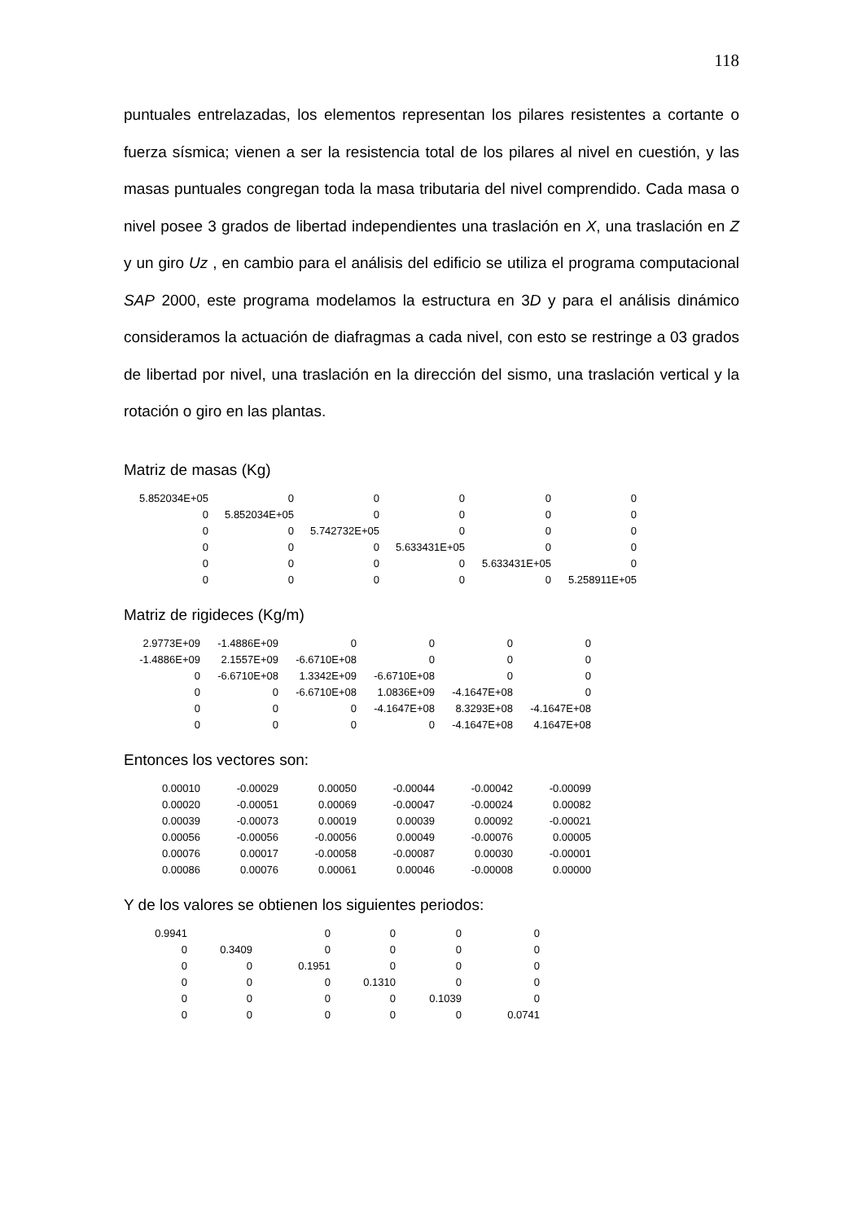118
puntuales entrelazadas, los elementos representan los pilares resistentes a cortante o fuerza sísmica; vienen a ser la resistencia total de los pilares al nivel en cuestión, y las masas puntuales congregan toda la masa tributaria del nivel comprendido. Cada masa o nivel posee 3 grados de libertad independientes una traslación en X, una traslación en Z y un giro Uz , en cambio para el análisis del edificio se utiliza el programa computacional SAP 2000, este programa modelamos la estructura en 3D y para el análisis dinámico consideramos la actuación de diafragmas a cada nivel, con esto se restringe a 03 grados de libertad por nivel, una traslación en la dirección del sismo, una traslación vertical y la rotación o giro en las plantas.
Matriz de masas (Kg)
| 5.852034E+05 | 0 | 0 | 0 | 0 | 0 |
| 0 | 5.852034E+05 | 0 | 0 | 0 | 0 |
| 0 | 0 | 5.742732E+05 | 0 | 0 | 0 |
| 0 | 0 | 0 | 5.633431E+05 | 0 | 0 |
| 0 | 0 | 0 | 0 | 5.633431E+05 | 0 |
| 0 | 0 | 0 | 0 | 0 | 5.258911E+05 |
Matriz de rigideces (Kg/m)
| 2.9773E+09 | -1.4886E+09 | 0 | 0 | 0 | 0 |
| -1.4886E+09 | 2.1557E+09 | -6.6710E+08 | 0 | 0 | 0 |
| 0 | -6.6710E+08 | 1.3342E+09 | -6.6710E+08 | 0 | 0 |
| 0 | 0 | -6.6710E+08 | 1.0836E+09 | -4.1647E+08 | 0 |
| 0 | 0 | 0 | -4.1647E+08 | 8.3293E+08 | -4.1647E+08 |
| 0 | 0 | 0 | 0 | -4.1647E+08 | 4.1647E+08 |
Entonces los vectores son:
| 0.00010 | -0.00029 | 0.00050 | -0.00044 | -0.00042 | -0.00099 |
| 0.00020 | -0.00051 | 0.00069 | -0.00047 | -0.00024 | 0.00082 |
| 0.00039 | -0.00073 | 0.00019 | 0.00039 | 0.00092 | -0.00021 |
| 0.00056 | -0.00056 | -0.00056 | 0.00049 | -0.00076 | 0.00005 |
| 0.00076 | 0.00017 | -0.00058 | -0.00087 | 0.00030 | -0.00001 |
| 0.00086 | 0.00076 | 0.00061 | 0.00046 | -0.00008 | 0.00000 |
Y de los valores se obtienen los siguientes periodos:
| 0.9941 | | 0 | 0 | 0 | 0 |
| 0 | 0.3409 | 0 | 0 | 0 | 0 |
| 0 | 0 | 0.1951 | 0 | 0 | 0 |
| 0 | 0 | 0 | 0.1310 | 0 | 0 |
| 0 | 0 | 0 | 0 | 0.1039 | 0 |
| 0 | 0 | 0 | 0 | 0 | 0.0741 |